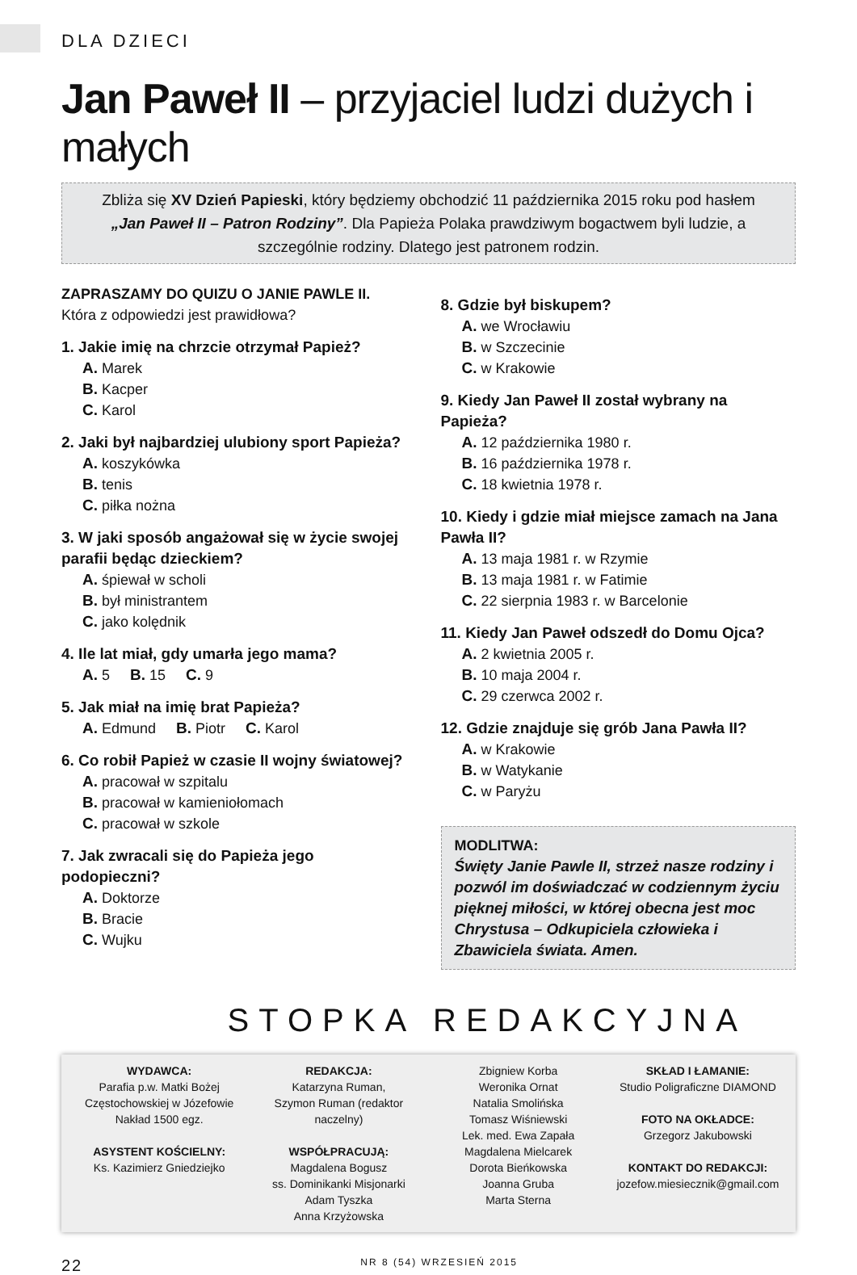DLA DZIECI
Jan Paweł II – przyjaciel ludzi dużych i małych
Zbliża się XV Dzień Papieski, który będziemy obchodzić 11 października 2015 roku pod hasłem „Jan Paweł II – Patron Rodziny”. Dla Papieża Polaka prawdziwym bogactwem byli ludzie, a szczególnie rodziny. Dlatego jest patronem rodzin.
ZAPRASZAMY DO QUIZU O JANIE PAWLE II.
Która z odpowiedzi jest prawidłowa?
1. Jakie imię na chrzcie otrzymał Papież?
A. Marek
B. Kacper
C. Karol
2. Jaki był najbardziej ulubiony sport Papieża?
A. koszykówka
B. tenis
C. piłka nożna
3. W jaki sposób angażował się w życie swojej parafii będąc dzieckiem?
A. śpiewał w scholi
B. był ministrantem
C. jako kolędnik
4. Ile lat miał, gdy umarła jego mama?
A. 5 B. 15 C. 9
5. Jak miał na imię brat Papieża?
A. Edmund B. Piotr C. Karol
6. Co robił Papież w czasie II wojny światowej?
A. pracował w szpitalu
B. pracował w kamieniołomach
C. pracował w szkole
7. Jak zwracali się do Papieża jego podopieczni?
A. Doktorze
B. Bracie
C. Wujku
8. Gdzie był biskupem?
A. we Wrocławiu
B. w Szczecinie
C. w Krakowie
9. Kiedy Jan Paweł II został wybrany na Papieża?
A. 12 października 1980 r.
B. 16 października 1978 r.
C. 18 kwietnia 1978 r.
10. Kiedy i gdzie miał miejsce zamach na Jana Pawła II?
A. 13 maja 1981 r. w Rzymie
B. 13 maja 1981 r. w Fatimie
C. 22 sierpnia 1983 r. w Barcelonie
11. Kiedy Jan Paweł odszedł do Domu Ojca?
A. 2 kwietnia 2005 r.
B. 10 maja 2004 r.
C. 29 czerwca 2002 r.
12. Gdzie znajduje się grób Jana Pawła II?
A. w Krakowie
B. w Watykanie
C. w Paryżu
MODLITWA:
Święty Janie Pawle II, strzeż nasze rodziny i pozwól im doświadczać w codziennym życiu pięknej miłości, w której obecna jest moc Chrystusa – Odkupiciela człowieka i Zbawiciela świata. Amen.
STOPKA REDAKCYJNA
WYDAWCA:
Parafia p.w. Matki Bożej Częstochowskiej w Józefowie
Nakład 1500 egz.
ASYSTENT KOŚCIELNY:
Ks. Kazimierz Gniedziejko
REDAKCJA:
Katarzyna Ruman,
Szymon Ruman (redaktor naczelny)
WSPÓŁPRACUJĄ:
Magdalena Bogusz
ss. Dominikanki Misjonarki
Adam Tyszka
Anna Krzyżowska
Zbigniew Korba
Weronika Ornat
Natalia Smolińska
Tomasz Wiśniewski
Lek. med. Ewa Zapała
Magdalena Mielcarek
Dorota Bieńkowska
Joanna Gruba
Marta Sterna
SKŁAD I ŁAMANIE:
Studio Poligraficzne DIAMOND
FOTO NA OKŁADCE:
Grzegorz Jakubowski
KONTAKT DO REDAKCJI:
jozefow.miesiecznik@gmail.com
22 NR 8 (54) WRZESIEŃ 2015